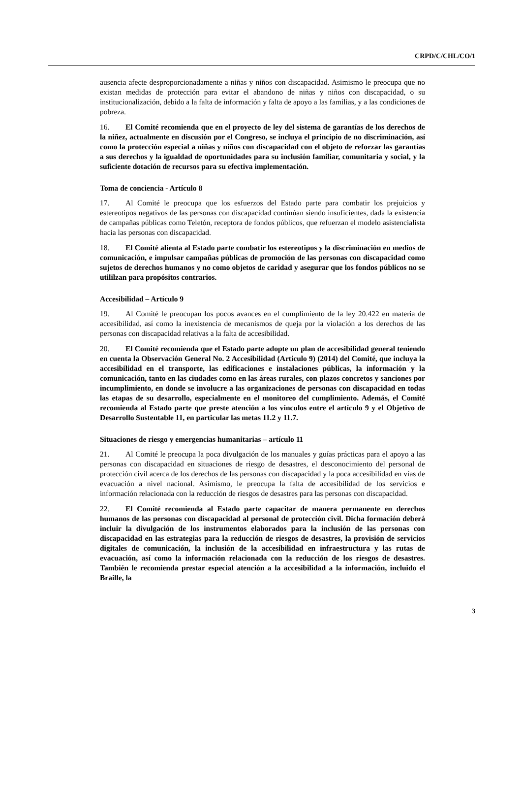CRPD/C/CHL/CO/1
ausencia afecte desproporcionadamente a niñas y niños con discapacidad. Asimismo le preocupa que no existan medidas de protección para evitar el abandono de niñas y niños con discapacidad, o su institucionalización, debido a la falta de información y falta de apoyo a las familias, y a las condiciones de pobreza.
16. El Comité recomienda que en el proyecto de ley del sistema de garantías de los derechos de la niñez, actualmente en discusión por el Congreso, se incluya el principio de no discriminación, así como la protección especial a niñas y niños con discapacidad con el objeto de reforzar las garantías a sus derechos y la igualdad de oportunidades para su inclusión familiar, comunitaria y social, y la suficiente dotación de recursos para su efectiva implementación.
Toma de conciencia - Artículo 8
17. Al Comité le preocupa que los esfuerzos del Estado parte para combatir los prejuicios y estereotipos negativos de las personas con discapacidad continúan siendo insuficientes, dada la existencia de campañas públicas como Teletón, receptora de fondos públicos, que refuerzan el modelo asistencialista hacia las personas con discapacidad.
18. El Comité alienta al Estado parte combatir los estereotipos y la discriminación en medios de comunicación, e impulsar campañas públicas de promoción de las personas con discapacidad como sujetos de derechos humanos y no como objetos de caridad y asegurar que los fondos públicos no se utililzan para propósitos contrarios.
Accesibilidad – Artículo 9
19. Al Comité le preocupan los pocos avances en el cumplimiento de la ley 20.422 en materia de accesibilidad, así como la inexistencia de mecanismos de queja por la violación a los derechos de las personas con discapacidad relativas a la falta de accesibilidad.
20. El Comité recomienda que el Estado parte adopte un plan de accesibilidad general teniendo en cuenta la Observación General No. 2 Accesibilidad (Articulo 9) (2014) del Comité, que incluya la accesibilidad en el transporte, las edificaciones e instalaciones públicas, la información y la comunicación, tanto en las ciudades como en las áreas rurales, con plazos concretos y sanciones por incumplimiento, en donde se involucre a las organizaciones de personas con discapacidad en todas las etapas de su desarrollo, especialmente en el monitoreo del cumplimiento. Además, el Comité recomienda al Estado parte que preste atención a los vínculos entre el artículo 9 y el Objetivo de Desarrollo Sustentable 11, en particular las metas 11.2 y 11.7.
Situaciones de riesgo y emergencias humanitarias – artículo 11
21. Al Comité le preocupa la poca divulgación de los manuales y guías prácticas para el apoyo a las personas con discapacidad en situaciones de riesgo de desastres, el desconocimiento del personal de protección civil acerca de los derechos de las personas con discapacidad y la poca accesibilidad en vías de evacuación a nivel nacional. Asimismo, le preocupa la falta de accesibilidad de los servicios e información relacionada con la reducción de riesgos de desastres para las personas con discapacidad.
22. El Comité recomienda al Estado parte capacitar de manera permanente en derechos humanos de las personas con discapacidad al personal de protección civil. Dicha formación deberá incluir la divulgación de los instrumentos elaborados para la inclusión de las personas con discapacidad en las estrategias para la reducción de riesgos de desastres, la provisión de servicios digitales de comunicación, la inclusión de la accesibilidad en infraestructura y las rutas de evacuación, así como la información relacionada con la reducción de los riesgos de desastres. También le recomienda prestar especial atención a la accesibilidad a la información, incluido el Braille, la
3